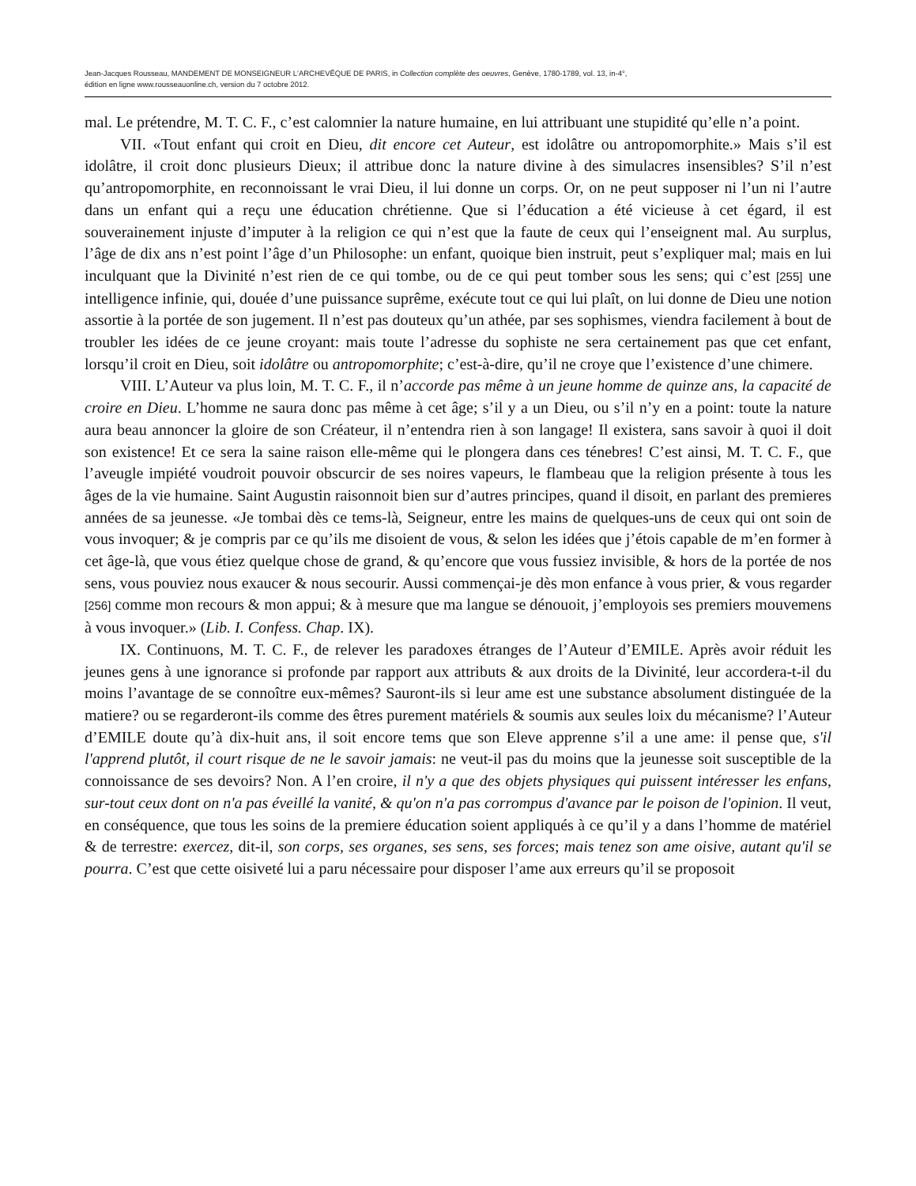Jean-Jacques Rousseau, MANDEMENT DE MONSEIGNEUR L'ARCHEVÊQUE DE PARIS, in Collection complète des oeuvres, Genève, 1780-1789, vol. 13, in-4°,
édition en ligne www.rousseauonline.ch, version du 7 octobre 2012.
mal. Le prétendre, M. T. C. F., c’est calomnier la nature humaine, en lui attribuant une stupidité qu’elle n’a point.
VII. «Tout enfant qui croit en Dieu, dit encore cet Auteur, est idolâtre ou antropomorphite.» Mais s’il est idolâtre, il croit donc plusieurs Dieux; il attribue donc la nature divine à des simulacres insensibles? S’il n’est qu’antropomorphite, en reconnoissant le vrai Dieu, il lui donne un corps. Or, on ne peut supposer ni l’un ni l’autre dans un enfant qui a reçu une éducation chrétienne. Que si l’éducation a été vicieuse à cet égard, il est souverainement injuste d’imputer à la religion ce qui n’est que la faute de ceux qui l’enseignent mal. Au surplus, l’âge de dix ans n’est point l’âge d’un Philosophe: un enfant, quoique bien instruit, peut s’expliquer mal; mais en lui inculquant que la Divinité n’est rien de ce qui tombe, ou de ce qui peut tomber sous les sens; qui c’est [255] une intelligence infinie, qui, douée d’une puissance suprême, exécute tout ce qui lui plaît, on lui donne de Dieu une notion assortie à la portée de son jugement. Il n’est pas douteux qu’un athée, par ses sophismes, viendra facilement à bout de troubler les idées de ce jeune croyant: mais toute l’adresse du sophiste ne sera certainement pas que cet enfant, lorsqu’il croit en Dieu, soit idolâtre ou antropomorphite; c’est-à-dire, qu’il ne croye que l’existence d’une chimere.
VIII. L’Auteur va plus loin, M. T. C. F., il n’accorde pas même à un jeune homme de quinze ans, la capacité de croire en Dieu. L’homme ne saura donc pas même à cet âge; s’il y a un Dieu, ou s’il n’y en a point: toute la nature aura beau annoncer la gloire de son Créateur, il n’entendra rien à son langage! Il existera, sans savoir à quoi il doit son existence! Et ce sera la saine raison elle-même qui le plongera dans ces ténebres! C’est ainsi, M. T. C. F., que l’aveugle impiété voudroit pouvoir obscurcir de ses noires vapeurs, le flambeau que la religion présente à tous les âges de la vie humaine. Saint Augustin raisonnoit bien sur d’autres principes, quand il disoit, en parlant des premieres années de sa jeunesse. «Je tombai dès ce tems-là, Seigneur, entre les mains de quelques-uns de ceux qui ont soin de vous invoquer; & je compris par ce qu’ils me disoient de vous, & selon les idées que j’étois capable de m’en former à cet âge-là, que vous étiez quelque chose de grand, & qu’encore que vous fussiez invisible, & hors de la portée de nos sens, vous pouviez nous exaucer & nous secourir. Aussi commençai-je dès mon enfance à vous prier, & vous regarder [256] comme mon recours & mon appui; & à mesure que ma langue se dénouoit, j’employois ses premiers mouvemens à vous invoquer.» (Lib. I. Confess. Chap. IX).
IX. Continuons, M. T. C. F., de relever les paradoxes étranges de l’Auteur d’EMILE. Après avoir réduit les jeunes gens à une ignorance si profonde par rapport aux attributs & aux droits de la Divinité, leur accordera-t-il du moins l’avantage de se connoître eux-mêmes? Sauront-ils si leur ame est une substance absolument distinguée de la matiere? ou se regarderont-ils comme des êtres purement matériels & soumis aux seules loix du mécanisme? l’Auteur d’EMILE doute qu’à dix-huit ans, il soit encore tems que son Eleve apprenne s’il a une ame: il pense que, s'il l'apprend plutôt, il court risque de ne le savoir jamais: ne veut-il pas du moins que la jeunesse soit susceptible de la connoissance de ses devoirs? Non. A l’en croire, il n'y a que des objets physiques qui puissent intéresser les enfans, sur-tout ceux dont on n'a pas éveillé la vanité, & qu'on n'a pas corrompus d'avance par le poison de l'opinion. Il veut, en conséquence, que tous les soins de la premiere éducation soient appliqués à ce qu’il y a dans l’homme de matériel & de terrestre: exercez, dit-il, son corps, ses organes, ses sens, ses forces; mais tenez son ame oisive, autant qu'il se pourra. C’est que cette oisiveté lui a paru nécessaire pour disposer l’ame aux erreurs qu’il se proposoit